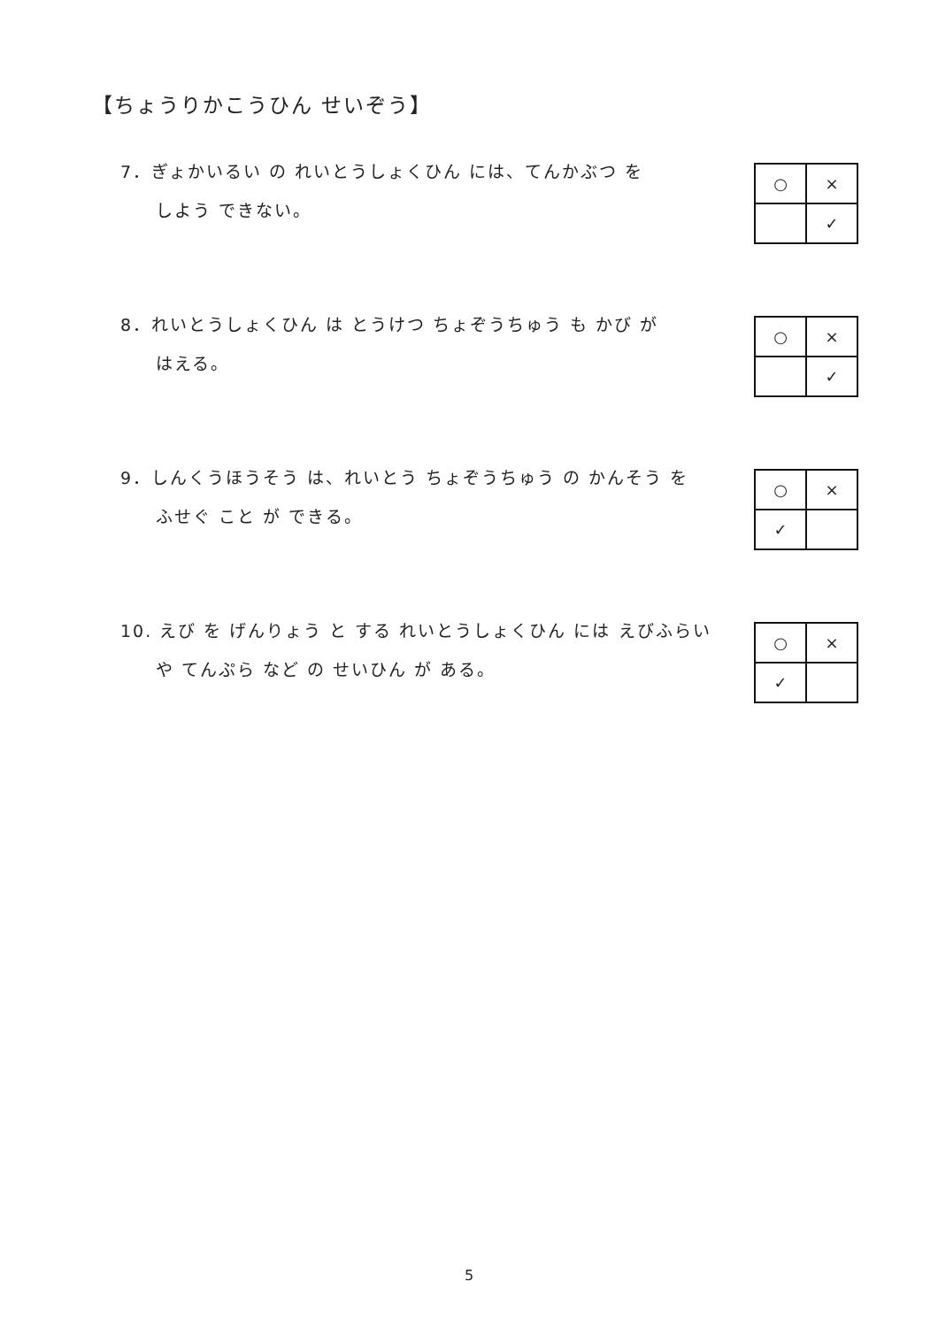【ちょうりかこうひん せいぞう】
7．ぎょかいるい の れいとうしょくひん には、てんかぶつ を
しよう できない。
| ○ | × |
| | ✓ |
8．れいとうしょくひん は とうけつ ちょぞうちゅう も かび が
はえる。
| ○ | × |
| | ✓ |
9．しんくうほうそう は、れいとう ちょぞうちゅう の かんそう を
ふせぐ こと が できる。
| ○ | × |
| ✓ | |
10. えび を げんりょう と する れいとうしょくひん には えびふらい
や てんぷら など の せいひん が ある。
| ○ | × |
| ✓ | |
5